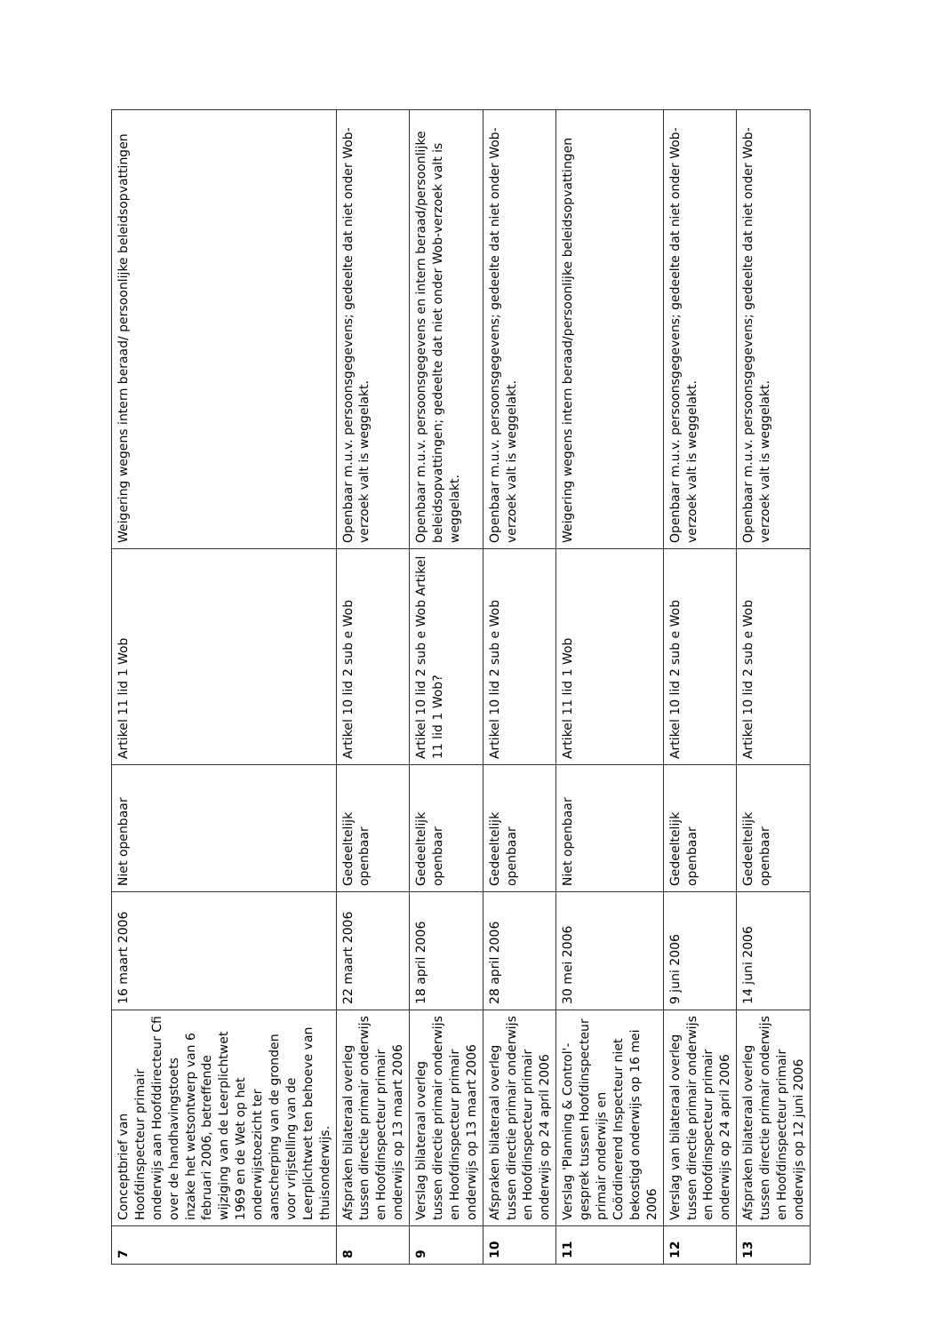| 7 | Conceptbrief van Hoofdinspecteur primair onderwijs aan Hoofddirecteur Cfi over de handhavingstoets inzake het wetsontwerp van 6 februari 2006, betreffende wijziging van de Leerplichtwet 1969 en de Wet op het onderwijstoezicht ter aanscherping van de gronden voor vrijstelling van de Leerplichtwet ten behoeve van thuisonderwijs. | 16 maart 2006 | Niet openbaar | Artikel 11 lid 1 Wob | Weigering wegens intern beraad/ persoonlijke beleidsopvattingen |
| 8 | Afspraken bilateraal overleg tussen directie primair onderwijs en Hoofdinspecteur primair onderwijs op 13 maart 2006 | 22 maart 2006 | Gedeeltelijk openbaar | Artikel 10 lid 2 sub e Wob | Openbaar m.u.v. persoonsgegevens; gedeelte dat niet onder Wob-verzoek valt is weggelakt. |
| 9 | Verslag bilateraal overleg tussen directie primair onderwijs en Hoofdinspecteur primair onderwijs op 13 maart 2006 | 18 april 2006 | Gedeeltelijk openbaar | Artikel 10 lid 2 sub e Wob Artikel 11 lid 1 Wob? | Openbaar m.u.v. persoonsgegevens en intern beraad/persoonlijke beleidsopvattingen; gedeelte dat niet onder Wob-verzoek valt is weggelakt. |
| 10 | Afspraken bilateraal overleg tussen directie primair onderwijs en Hoofdinspecteur primair onderwijs op 24 april 2006 | 28 april 2006 | Gedeeltelijk openbaar | Artikel 10 lid 2 sub e Wob | Openbaar m.u.v. persoonsgegevens; gedeelte dat niet onder Wob-verzoek valt is weggelakt. |
| 11 | Verslag 'Planning & Control'-gesprek tussen Hoofdinspecteur primair onderwijs en Coördinerend Inspecteur niet bekostigd onderwijs op 16 mei 2006 | 30 mei 2006 | Niet openbaar | Artikel 11 lid 1 Wob | Weigering wegens intern beraad/persoonlijke beleidsopvattingen |
| 12 | Verslag van bilateraal overleg tussen directie primair onderwijs en Hoofdinspecteur primair onderwijs op 24 april 2006 | 9 juni 2006 | Gedeeltelijk openbaar | Artikel 10 lid 2 sub e Wob | Openbaar m.u.v. persoonsgegevens; gedeelte dat niet onder Wob-verzoek valt is weggelakt. |
| 13 | Afspraken bilateraal overleg tussen directie primair onderwijs en Hoofdinspecteur primair onderwijs op 12 juni 2006 | 14 juni 2006 | Gedeeltelijk openbaar | Artikel 10 lid 2 sub e Wob | Openbaar m.u.v. persoonsgegevens; gedeelte dat niet onder Wob-verzoek valt is weggelakt. |